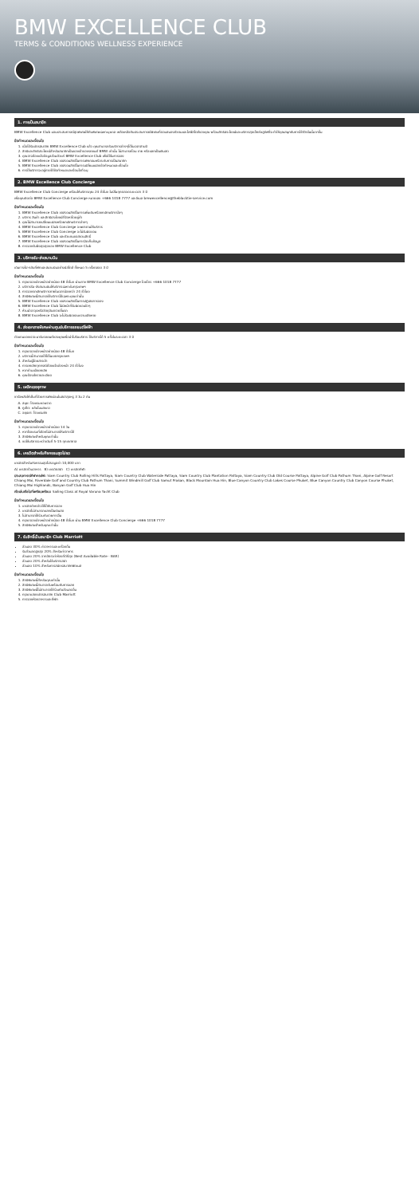BMW EXCELLENCE CLUB
TERMS & CONDITIONS WELLNESS EXPERIENCE
1. การเป็นสมาชิก
BMW Excellence Club มอบประสบการณ์สุดพิเศษให้กับพิเศษเฉพาะบุคคล เหลือเหลือกับประสบการณ์พิเศษที่ตอบสนองตัวตนและไลฟ์สไตล์ของคุณ พร้อมสิทธิประโยชน์และบริการสุดเอ็กซ์คลูซีฟที่จะทำให้คุณสนุกกับการใช้ชีวิตในนี้มากขึ้น
ข้อกำหนดและเงื่อนไข
1. เมื่อได้รับบัตรสมาชิก BMW Excellence Club แล้ว คุณสามารถรับบริการต่างๆได้ในเวลาสามปี
2. สิทธิและสิทธิประโยชน์สำหรับสมาชิกเป็นของเจ้าของรถยนต์ BMW เท่านั้น ไม่สามารถโอน ขาย หรือแลกเป็นเงินสด
3. คุณอาจต้องแจ้งข้อมูลส่วนตัวแก่ BMW Excellence Club เพื่อใช้ในการจอง
4. BMW Excellence Club ขอสงวนสิทธิ์ในการเพิกถอนหรือระงับการเป็นสมาชิก
5. BMW Excellence Club ขอสงวนสิทธิ์ในการเปลี่ยนแปลงข้อกำหนดและเงื่อนไข
6. การใช้บริการจะอยู่ภายใต้ข้อกำหนดและเงื่อนไขที่ระบุ
2. BMW Excellence Club Concierge
BMW Excellence Club Concierge พร้อมให้บริการคุณ 24 ชั่วโมง ในปีในทุกตลอดระยะเวลา 3 ปี
เพื่อคุณติดต่อ BMW Excellence Club Concierge หมายเลข +666 1018 7777 และอีเมล bmwexcellence@theblacktie-service.com
ข้อกำหนดและเงื่อนไข
1. BMW Excellence Club ขอสงวนสิทธิ์ในการเพิ่มเติมหรือยกเลิกบริการใดๆ
2. บริการ สินค้า และสิทธิประโยชน์ที่จัดหาโดยคู่ค้า
3. คุณไม่สามารถเปลี่ยนแปลงหรือยกเลิกบริการต่างๆ
4. BMW Excellence Club Concierge จะพยายามให้บริการ
5. BMW Excellence Club Concierge จะไม่รับผิดชอบ
6. BMW Excellence Club และตัวแทนขอสงวนสิทธิ์
7. BMW Excellence Club ขอสงวนสิทธิ์ในการจัดเก็บข้อมูล
8. การจองรับฝืดสุดสุดของ BMW Excellence Club
3. บริการรับ-ส่งสนามบิน
เดินทางไป-กลับที่พักและสนามบินอย่างมีสไตล์ ทั้งหมด 5 ครั้งตลอด 3 ปี
ข้อกำหนดและเงื่อนไข
1. กรุณาจองล่วงหน้าอย่างน้อย 48 ชั่วโมง ผ่านทาง BMW Excellence Club Concierge โดยโทร +666 1018 7777
2. บริการรับ-ส่งสนามบินให้บริการเฉพาะในกรุงเทพฯ
3. การจองรถเลิกบริการภายในเวลาน้อยกว่า 24 ชั่วโมง
4. สิทธิพิเศษนี้สามารถใช้บริการได้เฉพาะคุณเท่านั้น
5. BMW Excellence Club ขอสงวนสิทธิ์ในการปฏิเสธการจอง
6. BMW Excellence Club ไม่มีหน้าที่รับผิดชอบใดๆ
7. ห้ามนำอาวุธหรือวัตถุอันตรายขึ้นรถ
8. BMW Excellence Club จะไม่รับผิดชอบความเสียหาย
4. ส่งเอกสารพิเศษผ่านศูนย์บริการรถยนต์ไฟฟ้า
ตัวแทนของเราจะมารับรถยนต์ของคุณเพื่อนำไปรับบริการ ใช้บริการได้ 5 ครั้งในระยะเวลา 3 ปี
ข้อกำหนดและเงื่อนไข
1. กรุณาจองล่วงหน้าอย่างน้อย 48 ชั่วโมง
2. บริการนี้สามารถใช้ได้ในเขตกรุงเทพฯ
3. สำหรับผู้โดยสารเข้า
4. การยกเลิกทุกกรณีต้องแจ้งล่วงหน้า 24 ชั่วโมง
5. หากท่านแจ้งยกเลิก
6. คุณต้องส่งรายละเอียด
5. เพลิกเซอรุกาพ
ชาร์จพลังให้เต็มที่ด้วยการพักผ่อนในสปาสุดหรู 3 วัน 2 คืน
A. สมุย: โรงแรมคอนราด
B. ภูเก็ต: คลับโบนสแคว
C. อยุธยา: โรงแรมซัง
ข้อกำหนดและเงื่อนไข
1. กรุณาจองล่วงหน้าอย่างน้อย 14 วัน
2. หากโรงแรมที่เลือกไม่สามารถให้บริการได้
3. สิทธิพิเศษสำหรับคุณเท่านั้น
4. งดใช้บริการระหว่างวันที่ 5-15 ทุกเทศกาล
6. เครดิตสำหรับกิจกรรมสุดไปรด
เครดิตสำหรับกิจกรรมสุดโปรดมูลค่า 10,000 บาท
A) เครดิตร้านอาหาร B) เครดิตสปา C) เครดิตกีฬา
ประสบการณ์กีฬากอล์ฟ: Siam Country Club Rolling Hills Pattaya, Siam Country Club Waterside Pattaya, Siam Country Club Plantation Pattaya, Siam Country Club Old Course Pattaya, Alpine Golf Club Pathum Thani, Alpine Golf Resort Chiang Mai, Riverdale Golf and Country Club Pathum Thani, Summit Windmill Golf Club Samut Prakan, Black Mountain Hua Hin, Blue Canyon Country Club Lakes Course Phuket, Blue Canyon Country Club Canyon Course Phuket, Chiang Mai Highlands, Banyan Golf Club Hua Hin
เรือเล่นเรือใบที่เพรียบพร้อม: Sailing Class at Royal Varuna Yacht Club
ข้อกำหนดและเงื่อนไข
1. เครดิตดังกล่าวใช้ได้กับการจอง
2. เครดิตไม่สามารถแลกเป็นเงินสด
3. ไม่สามารถใช้ร่วมกับรายการอื่น
4. กรุณาจองล่วงหน้าอย่างน้อย 48 ชั่วโมง ผ่าน BMW Excellence Club Concierge +666 1018 7777
5. สิทธิพิเศษสำหรับคุณเท่านั้น
7. รับสิทธิ์เป็นสมาชิก Club Marriott
ส่วนลด 30% ค่าอาหารและเครื่องดื่ม
รับส่วนลดสูงสุด 20% สำหรับค่าอาหาร
ส่วนลด 20% จากอัตราค่าห้องที่ดีที่สุด (Best Available Rate - BAR)
ส่วนลด 20% สำหรับใช้บริการสปา
ส่วนลด 10% สำหรับการสมัครสมาชิกฟิตเนส
ข้อกำหนดและเงื่อนไข
1. สิทธิพิเศษนี้สำหรับคุณเท่านั้น
2. สิทธิพิเศษนี้สามารถรับพร้อมกับการแลก
3. สิทธิพิเศษนี้ไม่สามารถใช้ร่วมกับส่วนลดอื่น
4. กรุณาแสดงบัตรสมาชิก Club Marriott
5. การจองห้องอาหารและที่พัก